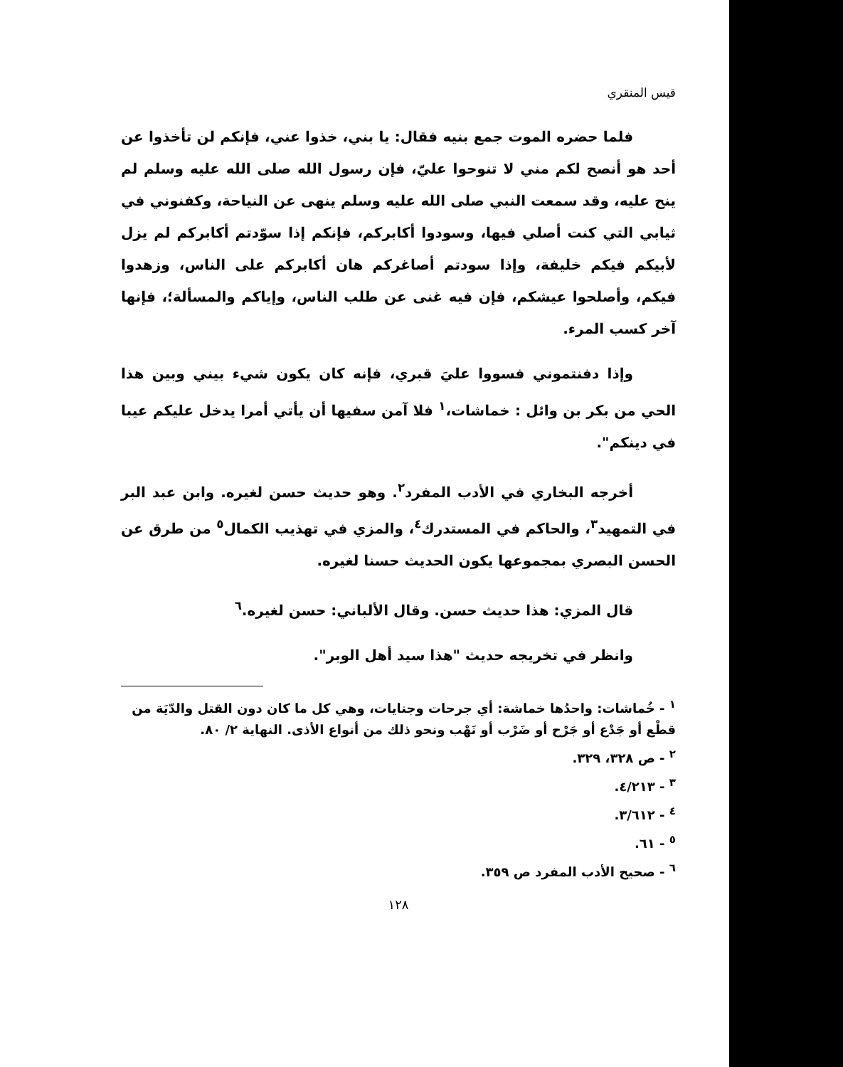قيس المنقري
فلما حضره الموت جمع بنيه فقال: يا بني، خذوا عني، فإنكم لن تأخذوا عن أحد هو أنصح لكم مني لا تنوحوا عليّ، فإن رسول الله صلى الله عليه وسلم لم ينح عليه، وقد سمعت النبي صلى الله عليه وسلم ينهى عن النياحة، وكفنوني في ثيابي التي كنت أصلي فيها، وسودوا أكابركم، فإنكم إذا سوّدتم أكابركم لم يزل لأبيكم فيكم خليفة، وإذا سودتم أصاغركم هان أكابركم على الناس، وزهدوا فيكم، وأصلحوا عيشكم، فإن فيه غنى عن طلب الناس، وإياكم والمسألة؛، فإنها آخر كسب المرء.
وإذا دفنتموني فسووا عليَ قبري، فإنه كان يكون شيء بيني وبين هذا الحي من بكر بن وائل : خماشات،<sup>١</sup> فلا آمن سفيها أن يأتي أمرا يدخل عليكم عيبا في دينكم".
أخرجه البخاري في الأدب المفرد<sup>٢</sup>. وهو حديث حسن لغيره. وابن عبد البر في التمهيد<sup>٣</sup>، والحاكم في المستدرك<sup>٤</sup>، والمزي في تهذيب الكمال<sup>٥</sup> من طرق عن الحسن البصري بمجموعها يكون الحديث حسنا لغيره.
قال المزي: هذا حديث حسن. وقال الألباني: حسن لغيره.<sup>٦</sup>
وانظر في تخريجه حديث "هذا سيد أهل الوبر".
<sup>١</sup> - خُماشات: واحدُها خماشة: أي جرحات وجنايات، وهي كل ما كان دون القتل والدّيَة من قطْع أو جَدْع أو جَرْح أو ضَرْب أو نَهْب ونحو ذلك من أنواع الأذى. النهاية ٢/ ٨٠.
<sup>٢</sup> - ص ٣٢٨، ٣٢٩.
<sup>٣</sup> - ٤/٢١٣.
<sup>٤</sup> - ٣/٦١٢.
<sup>٥</sup> - ٦١.
<sup>٦</sup> - صحيح الأدب المفرد ص ٣٥٩.
١٢٨